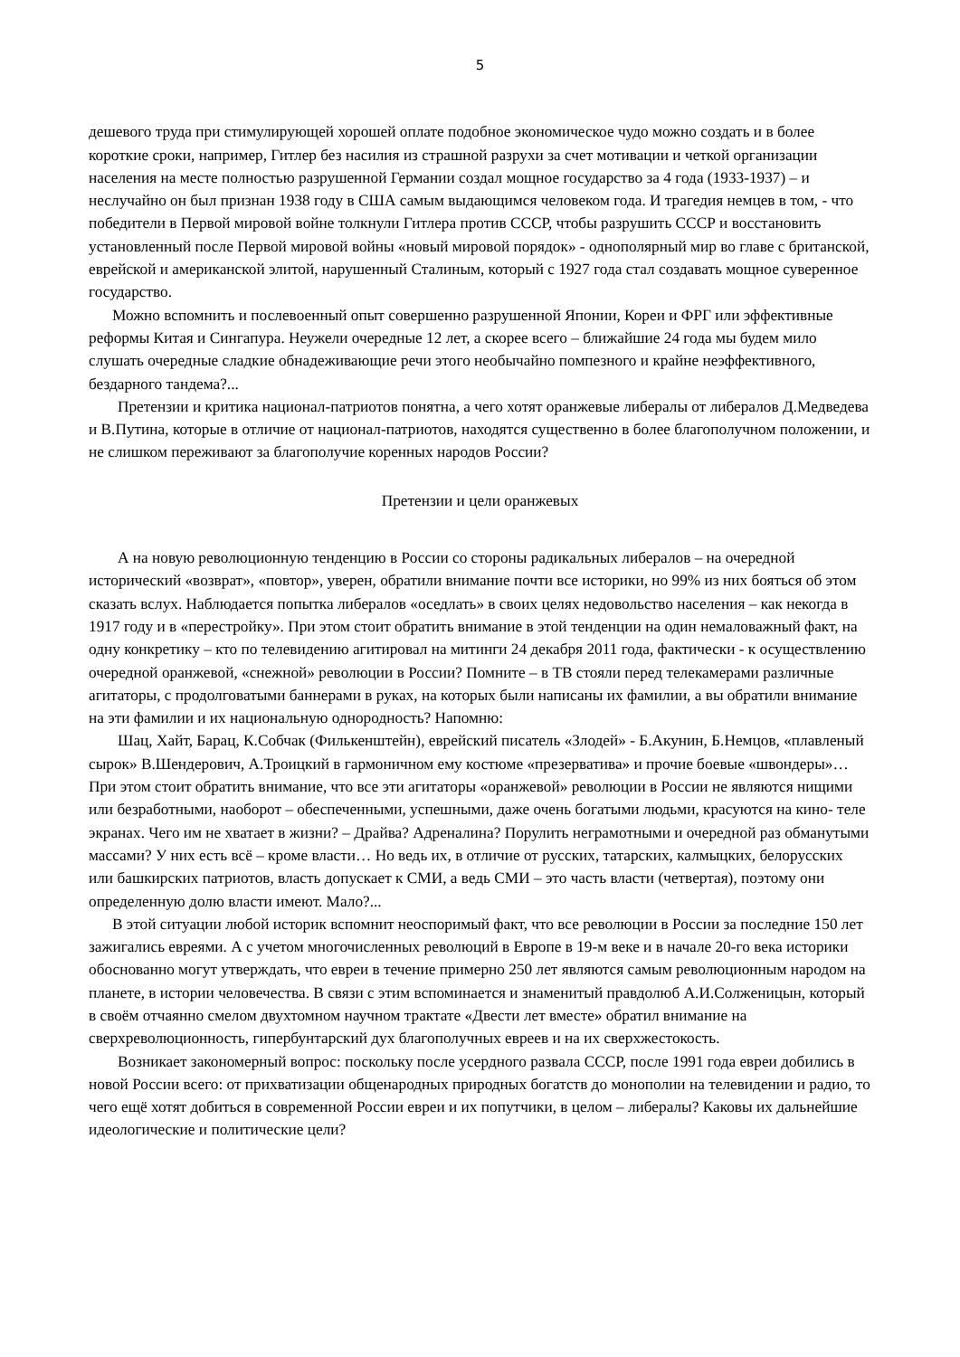5
дешевого труда при стимулирующей хорошей оплате подобное экономическое чудо можно создать и в более короткие сроки, например, Гитлер без насилия из страшной разрухи за счет мотивации и четкой организации населения на месте полностью разрушенной Германии создал мощное государство за 4 года (1933-1937) – и неслучайно он был признан 1938 году в США самым выдающимся человеком года. И трагедия немцев в том, - что победители в Первой мировой войне толкнули Гитлера против СССР, чтобы разрушить СССР и восстановить установленный после Первой мировой войны «новый мировой порядок» - однополярный мир во главе с британской, еврейской и американской элитой, нарушенный Сталиным, который с 1927 года стал создавать мощное суверенное государство.
Можно вспомнить и послевоенный опыт совершенно разрушенной Японии, Кореи и ФРГ или эффективные реформы Китая и Сингапура. Неужели очередные 12 лет, а скорее всего – ближайшие 24 года мы будем мило слушать очередные сладкие обнадеживающие речи этого необычайно помпезного и крайне неэффективного, бездарного тандема?...
Претензии и критика национал-патриотов понятна, а чего хотят оранжевые либералы от либералов Д.Медведева и В.Путина, которые в отличие от национал-патриотов, находятся существенно в более благополучном положении, и не слишком переживают за благополучие коренных народов России?
Претензии и цели оранжевых
А на новую революционную тенденцию в России со стороны радикальных либералов – на очередной исторический «возврат», «повтор», уверен, обратили внимание почти все историки, но 99% из них бояться об этом сказать вслух. Наблюдается попытка либералов «оседлать» в своих целях недовольство населения – как некогда в 1917 году и в «перестройку». При этом стоит обратить внимание в этой тенденции на один немаловажный факт, на одну конкретику – кто по телевидению агитировал на митинги 24 декабря 2011 года, фактически - к осуществлению очередной оранжевой, «снежной» революции в России? Помните – в ТВ стояли перед телекамерами различные агитаторы, с продолговатыми баннерами в руках, на которых были написаны их фамилии, а вы обратили внимание на эти фамилии и их национальную однородность? Напомню:
Шац, Хайт, Барац, К.Собчак (Филькенштейн), еврейский писатель «Злодей» - Б.Акунин, Б.Немцов, «плавленый сырок» В.Шендерович, А.Троицкий в гармоничном ему костюме «презерватива» и прочие боевые «швондеры»… При этом стоит обратить внимание, что все эти агитаторы «оранжевой» революции в России не являются нищими или безработными, наоборот – обеспеченными, успешными, даже очень богатыми людьми, красуются на кино- теле экранах. Чего им не хватает в жизни? – Драйва? Адреналина? Порулить неграмотными и очередной раз обманутыми массами? У них есть всё – кроме власти… Но ведь их, в отличие от русских, татарских, калмыцких, белорусских или башкирских патриотов, власть допускает к СМИ, а ведь СМИ – это часть власти (четвертая), поэтому они определенную долю власти имеют. Мало?...
В этой ситуации любой историк вспомнит неоспоримый факт, что все революции в России за последние 150 лет зажигались евреями. А с учетом многочисленных революций в Европе в 19-м веке и в начале 20-го века историки обоснованно могут утверждать, что евреи в течение примерно 250 лет являются самым революционным народом на планете, в истории человечества. В связи с этим вспоминается и знаменитый правдолюб А.И.Солженицын, который в своём отчаянно смелом двухтомном научном трактате «Двести лет вместе» обратил внимание на сверхреволюционность, гипербунтарский дух благополучных евреев и на их сверхжестокость.
Возникает закономерный вопрос: поскольку после усердного развала СССР, после 1991 года евреи добились в новой России всего: от прихватизации общенародных природных богатств до монополии на телевидении и радио, то чего ещё хотят добиться в современной России евреи и их попутчики, в целом – либералы? Каковы их дальнейшие идеологические и политические цели?